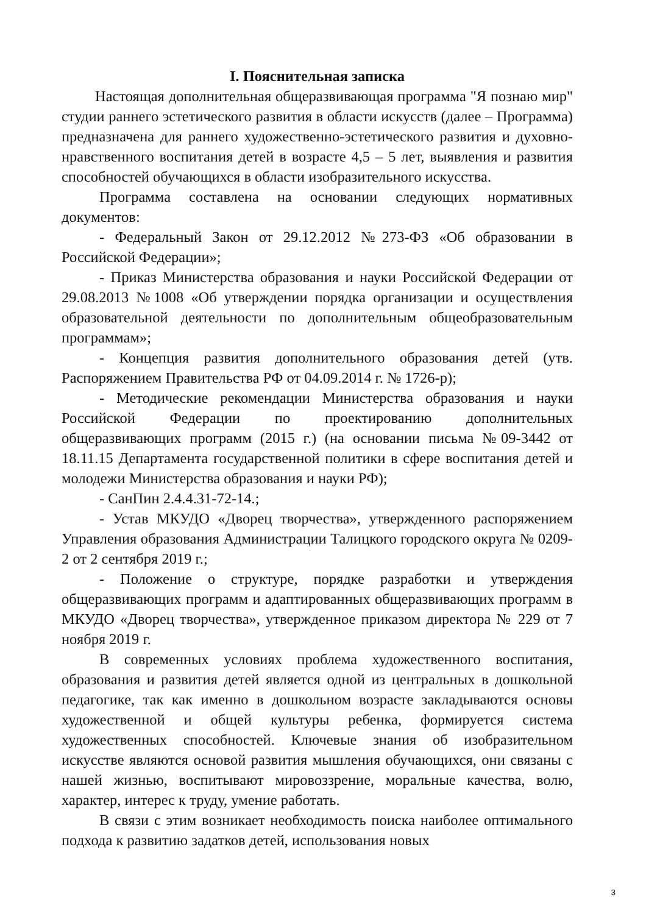I. Пояснительная записка
Настоящая дополнительная общеразвивающая программа "Я познаю мир" студии раннего эстетического развития в области искусств (далее – Программа) предназначена для раннего художественно-эстетического развития и духовно-нравственного воспитания детей в возрасте 4,5 – 5 лет, выявления и развития способностей обучающихся в области изобразительного искусства.
Программа составлена на основании следующих нормативных документов:
- Федеральный Закон от 29.12.2012 №273-ФЗ «Об образовании в Российской Федерации»;
- Приказ Министерства образования и науки Российской Федерации от 29.08.2013 №1008 «Об утверждении порядка организации и осуществления образовательной деятельности по дополнительным общеобразовательным программам»;
- Концепция развития дополнительного образования детей (утв. Распоряжением Правительства РФ от 04.09.2014 г. № 1726-р);
- Методические рекомендации Министерства образования и науки Российской Федерации по проектированию дополнительных общеразвивающих программ (2015 г.) (на основании письма №09-3442 от 18.11.15 Департамента государственной политики в сфере воспитания детей и молодежи Министерства образования и науки РФ);
- СанПин 2.4.4.31-72-14.;
- Устав МКУДО «Дворец творчества», утвержденного распоряжением Управления образования Администрации Талицкого городского округа № 0209-2 от 2 сентября 2019 г.;
- Положение о структуре, порядке разработки и утверждения общеразвивающих программ и адаптированных общеразвивающих программ в МКУДО «Дворец творчества», утвержденное приказом директора № 229 от 7 ноября 2019 г.
В современных условиях проблема художественного воспитания, образования и развития детей является одной из центральных в дошкольной педагогике, так как именно в дошкольном возрасте закладываются основы художественной и общей культуры ребенка, формируется система художественных способностей. Ключевые знания об изобразительном искусстве являются основой развития мышления обучающихся, они связаны с нашей жизнью, воспитывают мировоззрение, моральные качества, волю, характер, интерес к труду, умение работать.
В связи с этим возникает необходимость поиска наиболее оптимального подхода к развитию задатков детей, использования новых
3